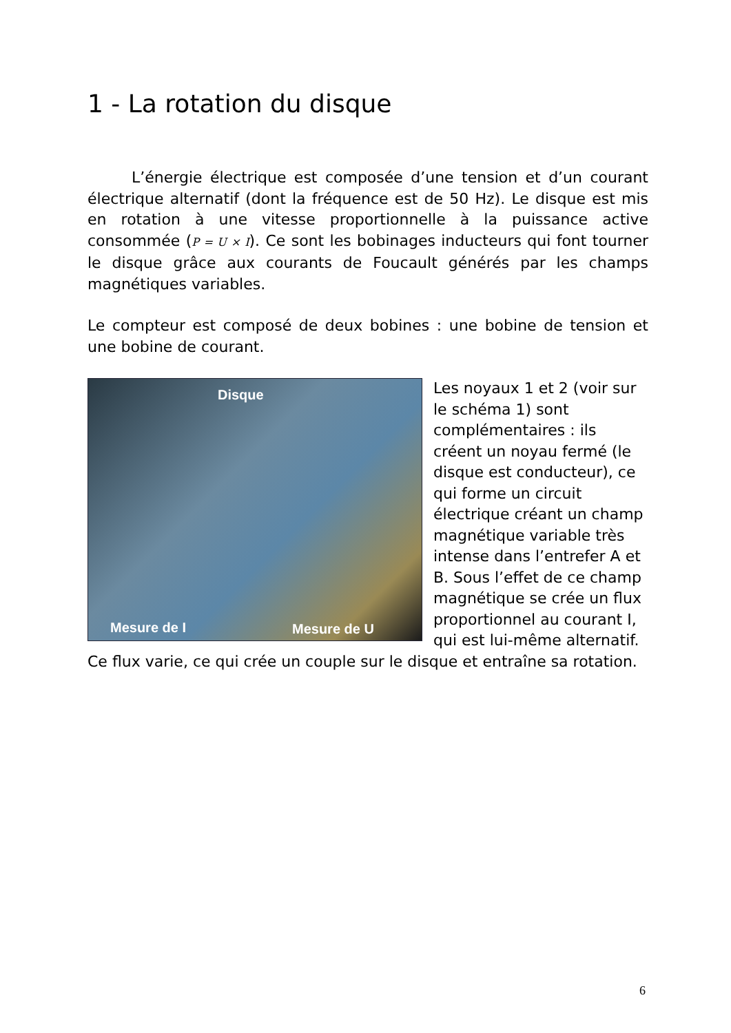1 - La rotation du disque
L’énergie électrique est composée d’une tension et d’un courant électrique alternatif (dont la fréquence est de 50 Hz). Le disque est mis en rotation à une vitesse proportionnelle à la puissance active consommée (P = U × I). Ce sont les bobinages inducteurs qui font tourner le disque grâce aux courants de Foucault générés par les champs magnétiques variables.
Le compteur est composé de deux bobines : une bobine de tension et une bobine de courant.
Disque
Mesure de I Mesure de U
Les noyaux 1 et 2 (voir sur le schéma 1) sont complémentaires : ils créent un noyau fermé (le disque est conducteur), ce qui forme un circuit électrique créant un champ magnétique variable très intense dans l’entrefer A et B. Sous l’effet de ce champ magnétique se crée un flux proportionnel au courant I, qui est lui-même alternatif. Ce flux varie, ce qui crée un couple sur le disque et entraîne sa rotation.
6